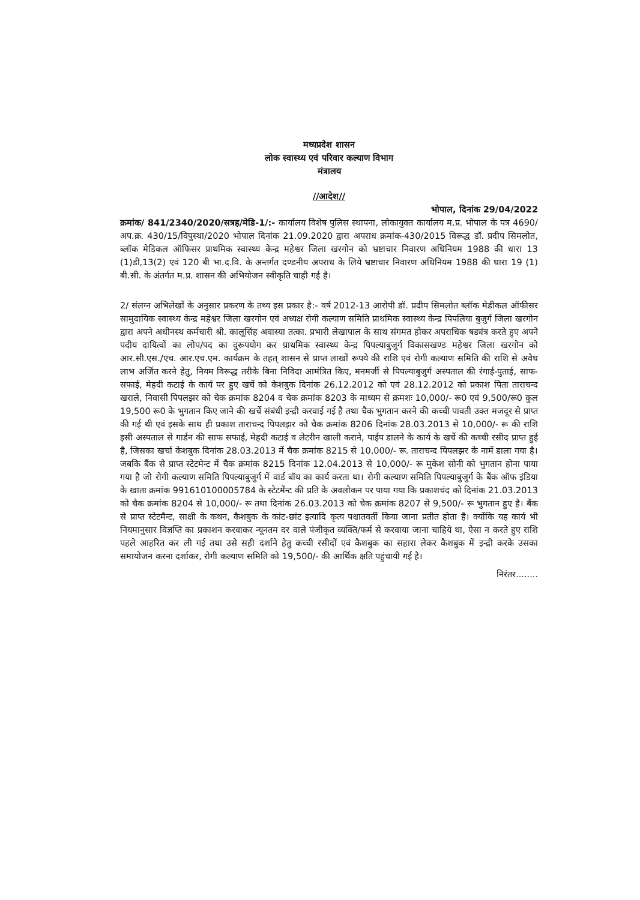मध्यप्रदेश शासन
लोक स्वास्थ्य एवं परिवार कल्याण विभाग
मंत्रालय
//आदेश//
भोपाल, दिनांक 29/04/2022
क्रमांक/ 841/2340/2020/सत्रह/मेडि-1/:- कार्यालय विशेष पुलिस स्थापना, लोकायुक्त कार्यालय म.प्र. भोपाल के पत्र 4690/अप.क्र. 430/15/विपुस्था/2020 भोपाल दिनांक 21.09.2020 द्वारा अपराध क्रमांक-430/2015 विरूद्ध डॉ. प्रदीप सिमलोत, ब्लॉक मेडिकल ऑफिसर प्राथमिक स्वास्थ्य केन्द्र महेश्वर जिला खरगोन को भ्रष्टाचार निवारण अधिनियम 1988 की धारा 13 (1)डी,13(2) एवं 120 बी भा.द.वि. के अन्तर्गत दण्डनीय अपराध के लिये भ्रष्टाचार निवारण अधिनियम 1988 की धारा 19 (1) बी.सी. के अंतर्गत म.प्र. शासन की अभियोजन स्वीकृति चाही गई है।
2/ संलग्न अभिलेखों के अनुसार प्रकरण के तथ्य इस प्रकार है:- वर्ष 2012-13 आरोपी डॉ. प्रदीप सिमलोत ब्लॉक मेडीकल ऑफीसर सामुदायिक स्वास्थ्य केन्द्र महेश्वर जिला खरगोन एवं अध्यक्ष रोगी कल्याण समिति प्राथमिक स्वास्थ्य केन्द्र पिपलिया बुजुर्ग जिला खरगोन द्वारा अपने अधीनस्थ कर्मचारी श्री. कालूसिंह अवास्या तत्का. प्रभारी लेखापाल के साथ संगमत होकर अपराधिक षड्यंत्र करते हुए अपने पदीय दायित्वों का लोप/पद का दुरूपयोग कर प्राथमिक स्वास्थ्य केन्द्र पिपल्याबुजुर्ग विकासखण्ड महेश्वर जिला खरगोन को आर.सी.एस./एच. आर.एच.एम. कार्यक्रम के तहत् शासन से प्राप्त लाखों रूपये की राशि एवं रोगी कल्याण समिति की राशि से अवैध लाभ अर्जित करने हेतु, नियम विरूद्ध तरीके बिना निविदा आमंत्रित किए, मनमर्जी से पिपल्याबुजुर्ग अस्पताल की रंगाई-पुताई, साफ-सफाई, मेहदी कटाई के कार्य पर हुए खर्चे को केशबुक दिनांक 26.12.2012 को एवं 28.12.2012 को प्रकाश पिता ताराचन्द खराले, निवासी पिपलझर को चेक क्रमांक 8204 व चेक क्रमांक 8203 के माध्यम से क्रमशः 10,000/- रू0 एवं 9,500/रू0 कुल 19,500 रू0 के भुगतान किए जाने की खर्चे संबंधी इन्द्री करवाई गई है तथा चैक भुगतान करने की कच्ची पावती उक्त मजदूर से प्राप्त की गई थी एवं इसके साथ ही प्रकाश ताराचन्द पिपलझर को चैक क्रमांक 8206 दिनांक 28.03.2013 से 10,000/- रू की राशि इसी अस्पताल से गार्डन की साफ सफाई, मेहदी कटाई व लेटरीन खाली कराने, पाईप डालने के कार्य के खर्चे की कच्ची रसीद प्राप्त हुई है, जिसका खर्चा केशबुक दिनांक 28.03.2013 में चैक क्रमांक 8215 से 10,000/- रू. ताराचन्द पिपलझर के नामें डाला गया है। जबकि बैंक से प्राप्त स्टेटमेन्ट में चैक क्रमांक 8215 दिनांक 12.04.2013 से 10,000/- रू मुकेश सोनी को भुगतान होना पाया गया है जो रोगी कल्याण समिति पिपल्याबुजुर्ग में वार्ड बॉय का कार्य करता था। रोगी कल्याण समिति पिपल्याबुजुर्ग के बैंक ऑफ इंडिया के खाता क्रमांक 991610100005784 के स्टेटमेंन्ट की प्रति के अवलोकन पर पाया गया कि प्रकाशचंद को दिनांक 21.03.2013 को चैक क्रमांक 8204 से 10,000/- रू तथा दिनांक 26.03.2013 को चेक क्रमांक 8207 से 9,500/- रू भुगतान हुए है। बैंक से प्राप्त स्टेटमैन्ट, साक्षी के कथन, कैशबुक के कांट-छांट इत्यादि कृत्य पश्चातवर्ती किया जाना प्रतीत होता है। क्योंकि यह कार्य भी नियमानुसार विज्ञप्ति का प्रकाशन करवाकर न्यूनतम दर वाले पंजीकृत व्यक्ति/फर्म से करवाया जाना चाहिये था, ऐसा न करते हुए राशि पहले आहरित कर ली गई तथा उसे सही दर्शाने हेतु कच्ची रसीदों एवं कैशबुक का सहारा लेकर कैशबुक में इन्द्री करके उसका समायोजन करना दर्शाकर, रोगी कल्याण समिति को 19,500/- की आर्थिक क्षति पहुंचायी गई है।
निरंतर........